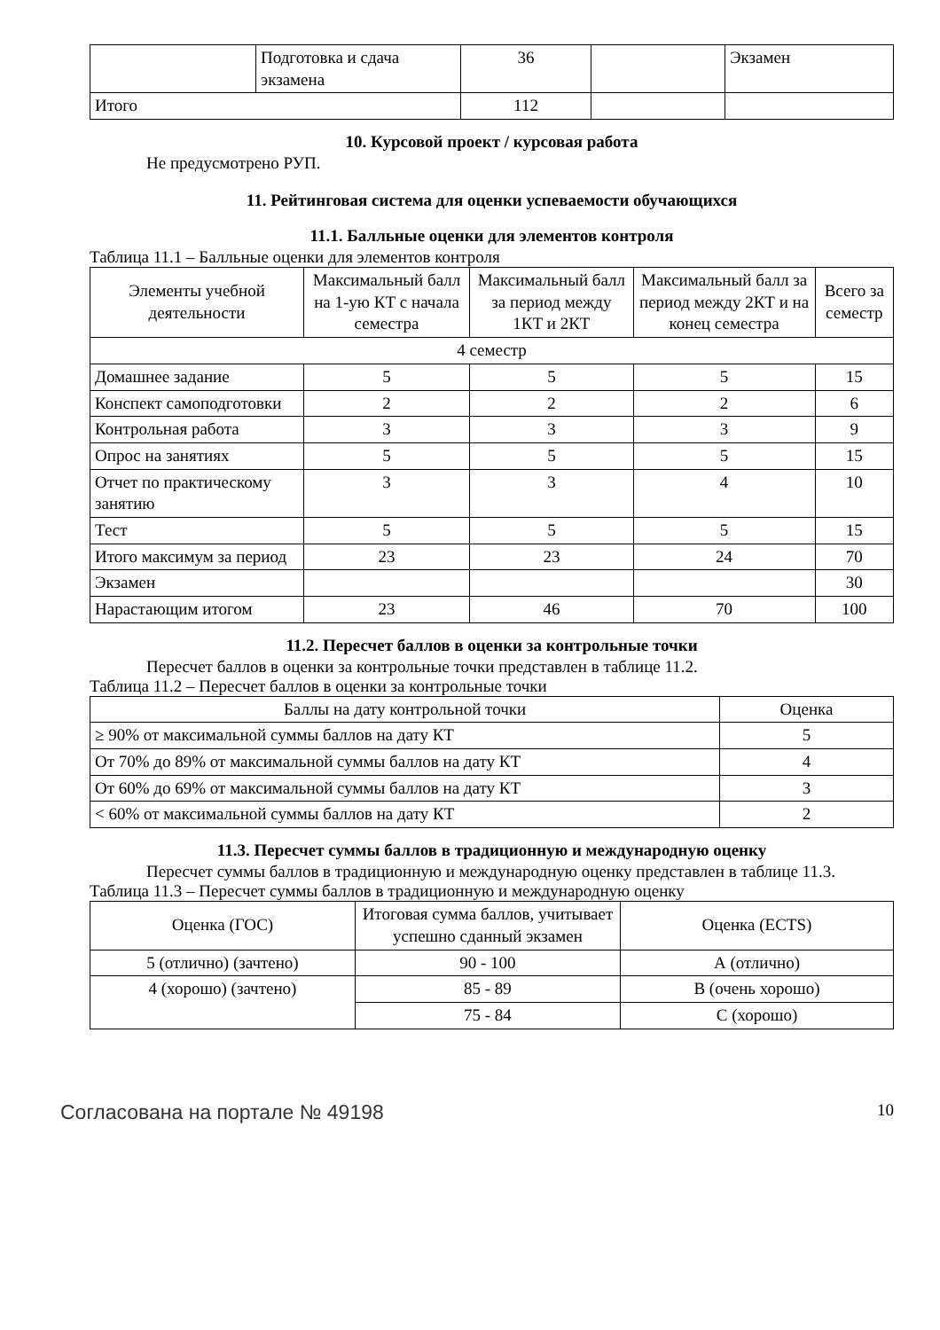| | Подготовка и сдача экзамена | 36 | | Экзамен |
| Итого | | 112 | | |
10. Курсовой проект / курсовая работа
Не предусмотрено РУП.
11. Рейтинговая система для оценки успеваемости обучающихся
11.1. Балльные оценки для элементов контроля
Таблица 11.1 – Балльные оценки для элементов контроля
| Элементы учебной деятельности | Максимальный балл на 1-ую КТ с начала семестра | Максимальный балл за период между 1КТ и 2КТ | Максимальный балл за период между 2КТ и на конец семестра | Всего за семестр |
| --- | --- | --- | --- | --- |
| 4 семестр | | | | |
| Домашнее задание | 5 | 5 | 5 | 15 |
| Конспект самоподготовки | 2 | 2 | 2 | 6 |
| Контрольная работа | 3 | 3 | 3 | 9 |
| Опрос на занятиях | 5 | 5 | 5 | 15 |
| Отчет по практическому занятию | 3 | 3 | 4 | 10 |
| Тест | 5 | 5 | 5 | 15 |
| Итого максимум за период | 23 | 23 | 24 | 70 |
| Экзамен | | | | 30 |
| Нарастающим итогом | 23 | 46 | 70 | 100 |
11.2. Пересчет баллов в оценки за контрольные точки
Пересчет баллов в оценки за контрольные точки представлен в таблице 11.2.
Таблица 11.2 – Пересчет баллов в оценки за контрольные точки
| Баллы на дату контрольной точки | Оценка |
| --- | --- |
| ≥ 90% от максимальной суммы баллов на дату КТ | 5 |
| От 70% до 89% от максимальной суммы баллов на дату КТ | 4 |
| От 60% до 69% от максимальной суммы баллов на дату КТ | 3 |
| < 60% от максимальной суммы баллов на дату КТ | 2 |
11.3. Пересчет суммы баллов в традиционную и международную оценку
Пересчет суммы баллов в традиционную и международную оценку представлен в таблице 11.3.
Таблица 11.3 – Пересчет суммы баллов в традиционную и международную оценку
| Оценка (ГОС) | Итоговая сумма баллов, учитывает успешно сданный экзамен | Оценка (ECTS) |
| --- | --- | --- |
| 5 (отлично) (зачтено) | 90 - 100 | А (отлично) |
| 4 (хорошо) (зачтено) | 85 - 89 | B (очень хорошо) |
| | 75 - 84 | C (хорошо) |
Согласована на портале № 49198 10